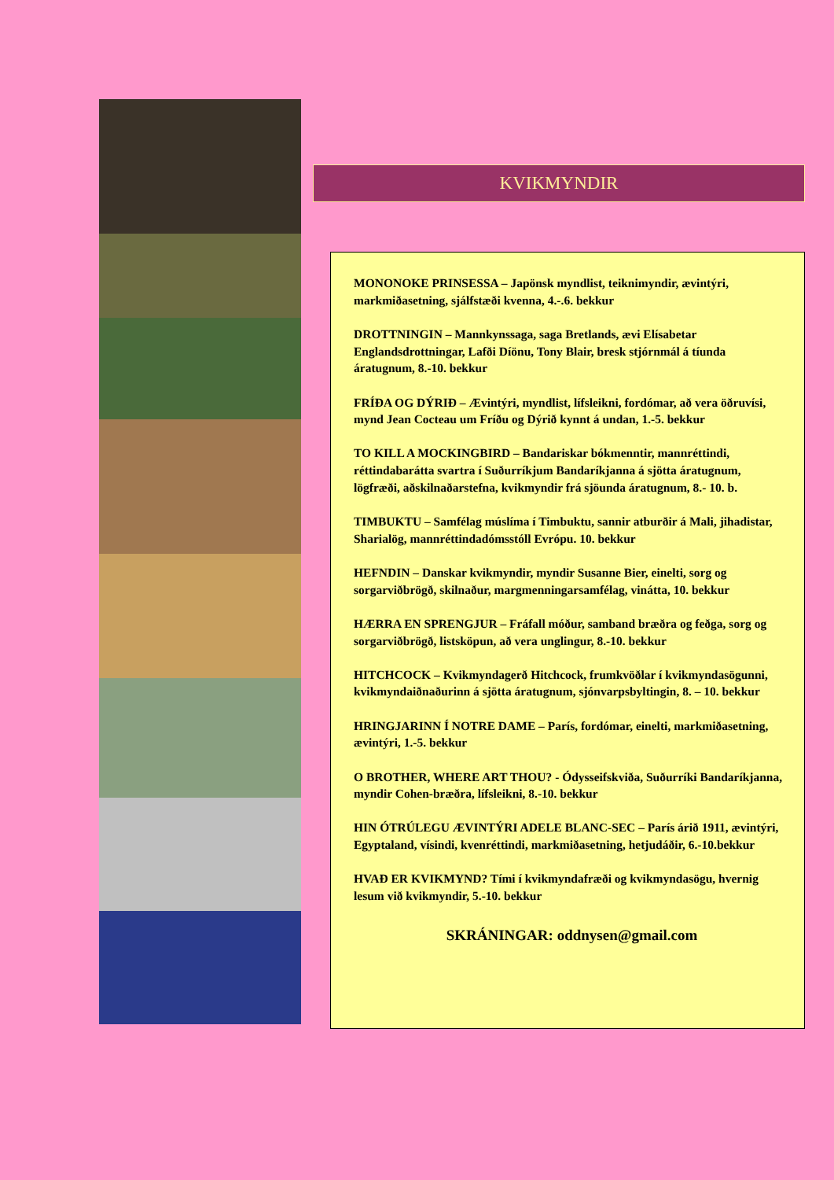KVIKMYNDIR
MONONOKE PRINSESSA – Japönsk myndlist, teiknimyndir, ævintýri, markmiðasetning, sjálfstæði kvenna, 4.-.6. bekkur
DROTTNINGIN – Mannkynssaga, saga Bretlands, ævi Elísabetar Englandsdrottningar, Lafði Díönu, Tony Blair, bresk stjórnmál á tíunda áratugnum, 8.-10. bekkur
FRÍÐA OG DÝRIÐ – Ævintýri, myndlist, lífsleikni, fordómar, að vera öðruvísi, mynd Jean Cocteau um Fríðu og Dýrið kynnt á undan, 1.-5. bekkur
TO KILL A MOCKINGBIRD – Bandariskar bókmenntir, mannréttindi, réttindabarátta svartra í Suðurríkjum Bandaríkjanna á sjötta áratugnum, lögfræði, aðskilnaðarstefna, kvikmyndir frá sjöunda áratugnum, 8.- 10. b.
TIMBUKTU – Samfélag múslíma í Timbuktu, sannir atburðir á Mali, jihadistar, Sharialög, mannréttindadómsstóll Evrópu. 10. bekkur
HEFNDIN – Danskar kvikmyndir, myndir Susanne Bier, einelti, sorg og sorgarviðbrögð, skilnaður, margmenningarsamfélag, vinátta, 10. bekkur
HÆRRA EN SPRENGJUR – Fráfall móður, samband bræðra og feðga, sorg og sorgarviðbrögð, listsköpun, að vera unglingur, 8.-10. bekkur
HITCHCOCK – Kvikmyndagerð Hitchcock, frumkvöðlar í kvikmyndasögunni, kvikmyndaiðnaðurinn á sjötta áratugnum, sjónvarpsbyltingin, 8. – 10. bekkur
HRINGJARINN Í NOTRE DAME – París, fordómar, einelti, markmiðasetning, ævintýri, 1.-5. bekkur
O BROTHER, WHERE ART THOU? - Ódysseifskviða, Suðurríki Bandaríkjanna, myndir Cohen-bræðra, lífsleikni, 8.-10. bekkur
HIN ÓTRÚLEGU ÆVINTÝRI ADELE BLANC-SEC – París árið 1911, ævintýri, Egyptaland, vísindi, kvenréttindi, markmiðasetning, hetjudáðir, 6.-10.bekkur
HVAÐ ER KVIKMYND? Tími í kvikmyndafræði og kvikmyndasögu, hvernig lesum við kvikmyndir, 5.-10. bekkur
SKRÁNINGAR: oddnysen@gmail.com